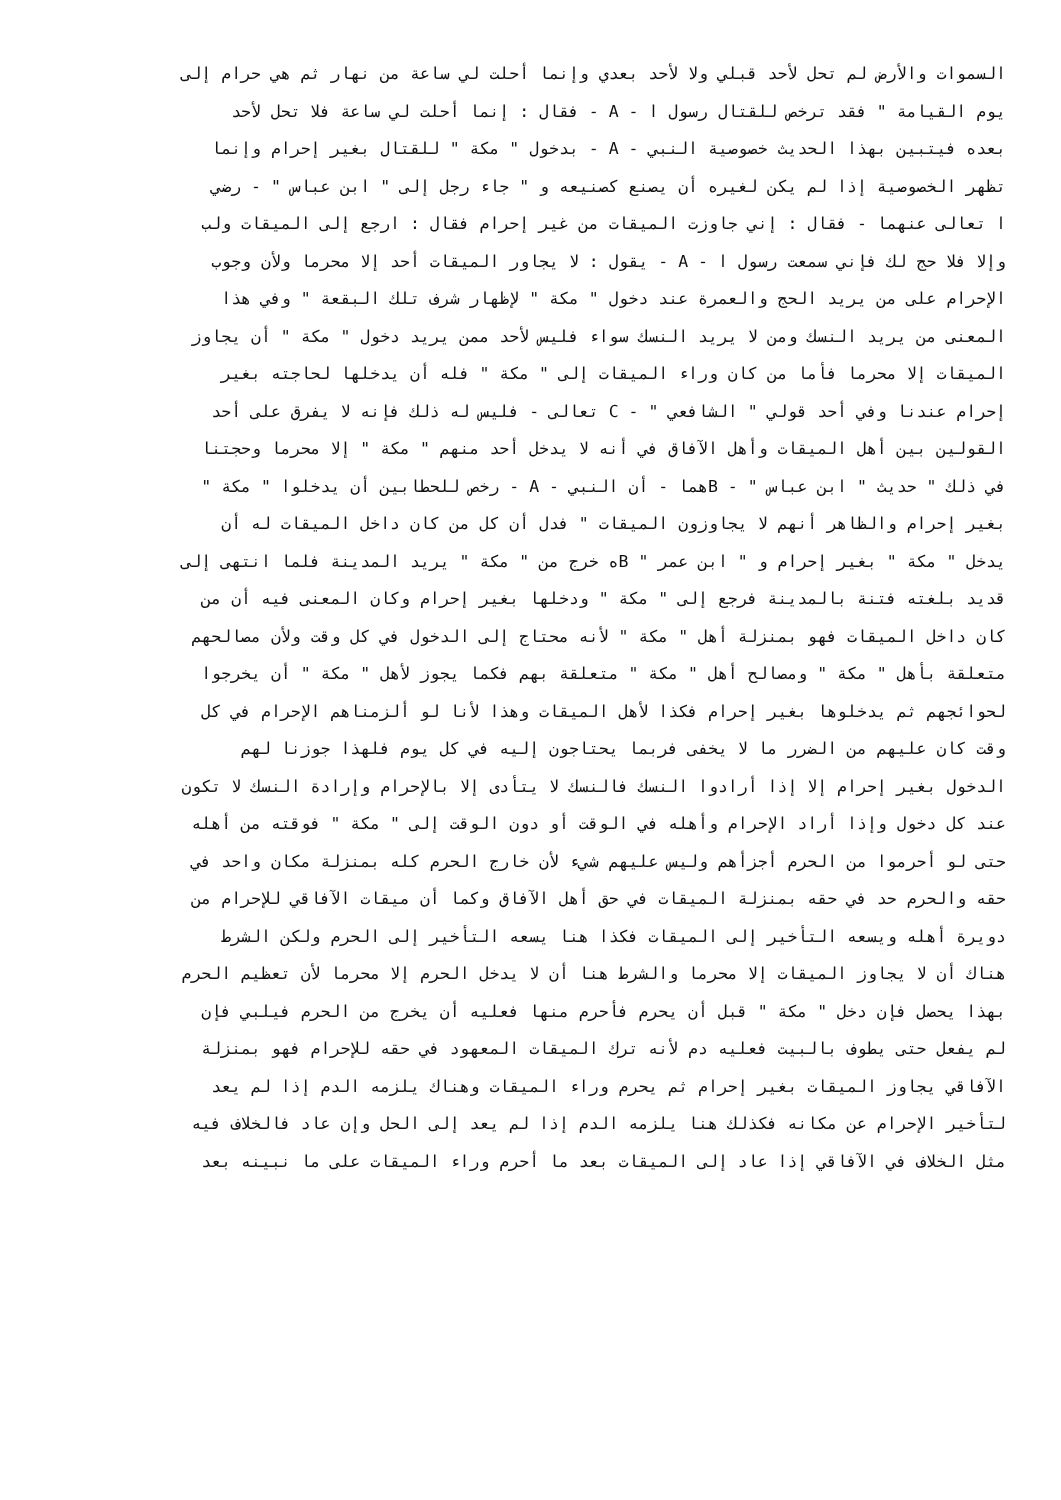السموات والأرض لم تحل لأحد قبلي ولا لأحد بعدي وإنما أحلت لي ساعة من نهار ثم هي حرام إلى
يوم القيامة " فقد ترخص للقتال رسول ا - A - فقال : إنما أحلت لي ساعة فلا تحل لأحد
بعده فيتبين بهذا الحديث خصوصية النبي - A - بدخول " مكة " للقتال بغير إحرام وإنما
تظهر الخصوصية إذا لم يكن لغيره أن يصنع كصنيعه و " جاء رجل إلى " ابن عباس " - رضي
ا تعالى عنهما - فقال : إني جاوزت الميقات من غير إحرام فقال : ارجع إلى الميقات ولب
وإلا فلا حج لك فإني سمعت رسول ا - A - يقول : لا يجاور الميقات أحد إلا محرما ولأن وجوب
الإحرام على من يريد الحج والعمرة عند دخول " مكة " لإظهار شرف تلك البقعة " وفي هذا
المعنى من يريد النسك ومن لا يريد النسك سواء فليس لأحد ممن يريد دخول " مكة " أن يجاوز
الميقات إلا محرما فأما من كان وراء الميقات إلى " مكة " فله أن يدخلها لحاجته بغير
إحرام عندنا وفي أحد قولي " الشافعي " - C تعالى - فليس له ذلك فإنه لا يفرق على أحد
القولين بين أهل الميقات وأهل الآفاق في أنه لا يدخل أحد منهم " مكة " إلا محرما وحجتنا
في ذلك " حديث " ابن عباس " - Bهما - أن النبي - A - رخص للحطابين أن يدخلوا " مكة "
بغير إحرام والظاهر أنهم لا يجاوزون الميقات " فدل أن كل من كان داخل الميقات له أن
يدخل " مكة " بغير إحرام و " ابن عمر " Bه خرج من " مكة " يريد المدينة فلما انتهى إلى
قديد بلغته فتنة بالمدينة فرجع إلى " مكة " ودخلها بغير إحرام وكان المعنى فيه أن من
كان داخل الميقات فهو بمنزلة أهل " مكة " لأنه محتاج إلى الدخول في كل وقت ولأن مصالحهم
متعلقة بأهل " مكة " ومصالح أهل " مكة " متعلقة بهم فكما يجوز لأهل " مكة " أن يخرجوا
لحوائجهم ثم يدخلوها بغير إحرام فكذا لأهل الميقات وهذا لأنا لو ألزمناهم الإحرام في كل
وقت كان عليهم من الضرر ما لا يخفى فربما يحتاجون إليه في كل يوم فلهذا جوزنا لهم
الدخول بغير إحرام إلا إذا أرادوا النسك فالنسك لا يتأدى إلا بالإحرام وإرادة النسك لا تكون
عند كل دخول وإذا أراد الإحرام وأهله في الوقت أو دون الوقت إلى " مكة " فوقته من أهله
حتى لو أحرموا من الحرم أجزأهم وليس عليهم شيء لأن خارج الحرم كله بمنزلة مكان واحد في
حقه والحرم حد في حقه بمنزلة الميقات في حق أهل الآفاق وكما أن ميقات الآفاقي للإحرام من
دويرة أهله ويسعه التأخير إلى الميقات فكذا هنا يسعه التأخير إلى الحرم ولكن الشرط
هناك أن لا يجاوز الميقات إلا محرما والشرط هنا أن لا يدخل الحرم إلا محرما لأن تعظيم الحرم
بهذا يحصل فإن دخل " مكة " قبل أن يحرم فأحرم منها فعليه أن يخرج من الحرم فيلبي فإن
لم يفعل حتى يطوف بالبيت فعليه دم لأنه ترك الميقات المعهود في حقه للإحرام فهو بمنزلة
الآفاقي يجاوز الميقات بغير إحرام ثم يحرم وراء الميقات وهناك يلزمه الدم إذا لم يعد
لتأخير الإحرام عن مكانه فكذلك هنا يلزمه الدم إذا لم يعد إلى الحل وإن عاد فالخلاف فيه
مثل الخلاف في الآفاقي إذا عاد إلى الميقات بعد ما أحرم وراء الميقات على ما نبينه بعد